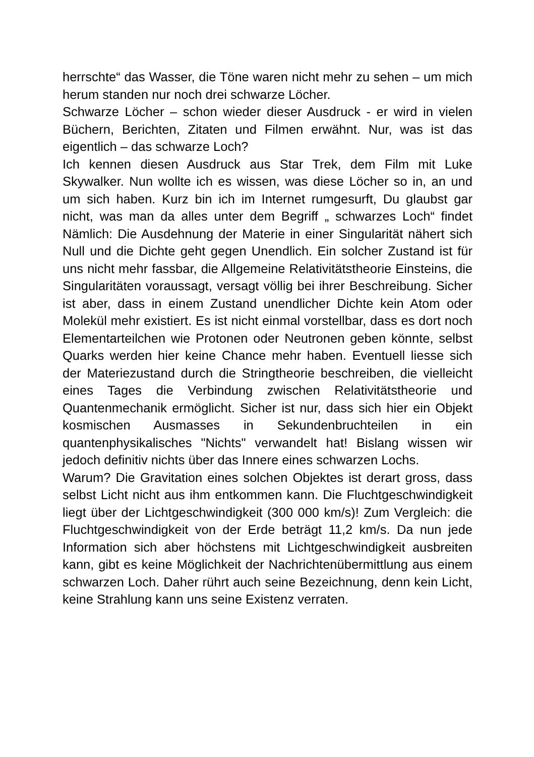herrschte“ das Wasser, die Töne waren nicht mehr zu sehen – um mich herum standen nur noch drei schwarze Löcher.
Schwarze Löcher – schon wieder dieser Ausdruck - er wird in vielen Büchern, Berichten, Zitaten und Filmen erwähnt. Nur, was ist das eigentlich – das schwarze Loch?
Ich kennen diesen Ausdruck aus Star Trek, dem Film mit Luke Skywalker. Nun wollte ich es wissen, was diese Löcher so in, an und um sich haben. Kurz bin ich im Internet rumgesurft, Du glaubst gar nicht, was man da alles unter dem Begriff „ schwarzes Loch“ findet Nämlich: Die Ausdehnung der Materie in einer Singularität nähert sich Null und die Dichte geht gegen Unendlich. Ein solcher Zustand ist für uns nicht mehr fassbar, die Allgemeine Relativitätstheorie Einsteins, die Singularitäten voraussagt, versagt völlig bei ihrer Beschreibung. Sicher ist aber, dass in einem Zustand unendlicher Dichte kein Atom oder Molekül mehr existiert. Es ist nicht einmal vorstellbar, dass es dort noch Elementarteilchen wie Protonen oder Neutronen geben könnte, selbst Quarks werden hier keine Chance mehr haben. Eventuell liesse sich der Materiezustand durch die Stringtheorie beschreiben, die vielleicht eines Tages die Verbindung zwischen Relativitätstheorie und Quantenmechanik ermöglicht. Sicher ist nur, dass sich hier ein Objekt kosmischen Ausmasses in Sekundenbruchteilen in ein quantenphysikalisches "Nichts" verwandelt hat! Bislang wissen wir jedoch definitiv nichts über das Innere eines schwarzen Lochs.
Warum? Die Gravitation eines solchen Objektes ist derart gross, dass selbst Licht nicht aus ihm entkommen kann. Die Fluchtgeschwindigkeit liegt über der Lichtgeschwindigkeit (300 000 km/s)! Zum Vergleich: die Fluchtgeschwindigkeit von der Erde beträgt 11,2 km/s. Da nun jede Information sich aber höchstens mit Lichtgeschwindigkeit ausbreiten kann, gibt es keine Möglichkeit der Nachrichtenübermittlung aus einem schwarzen Loch. Daher rührt auch seine Bezeichnung, denn kein Licht, keine Strahlung kann uns seine Existenz verraten.